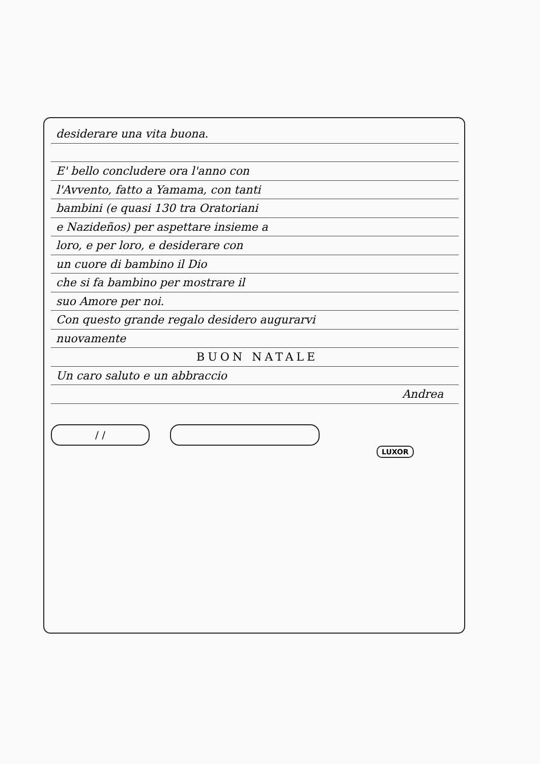desiderare una vita buona.
E' bello concludere ora l'anno con
l'Avvento, fatto a Yamama, con tanti
bambini (e quasi 130 tra Oratoriani
e Nazideños) per aspettare insieme a
loro, e per loro, e desiderare con
un cuore di bambino il Dio
che si fa bambino per mostrare il
suo Amore per noi.
Con questo grande regalo desidero augurarvi
nuovamente
BUON NATALE
Un caro saluto e un abbraccio
Andrea
/ /
LUXOR